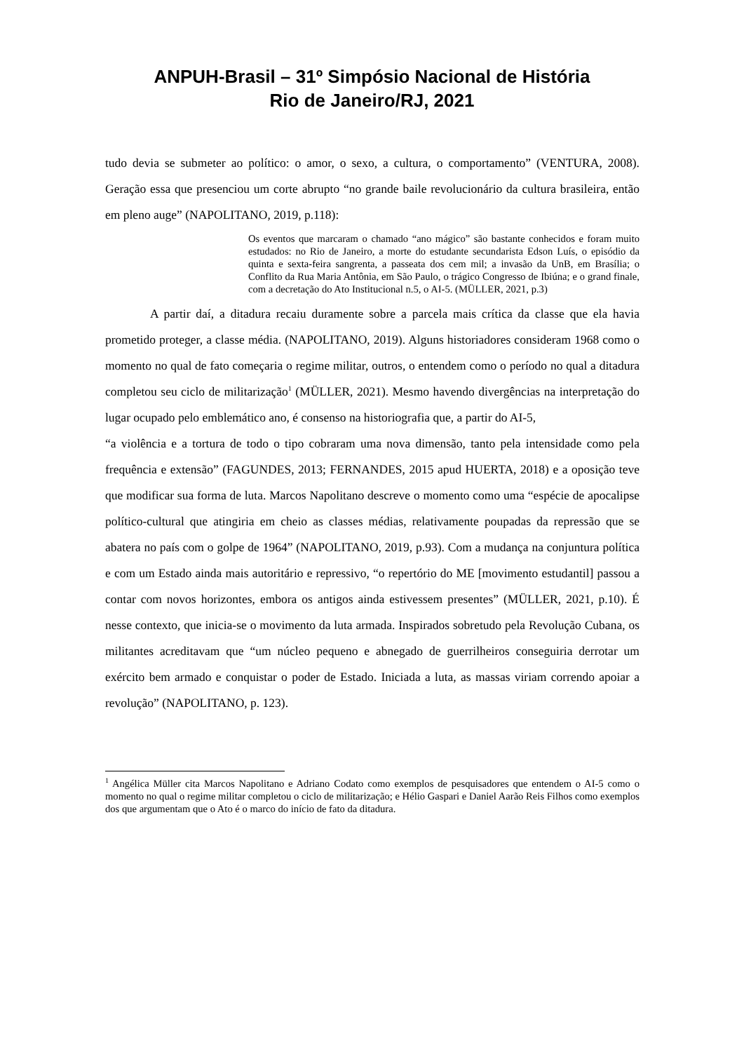ANPUH-Brasil – 31º Simpósio Nacional de História
Rio de Janeiro/RJ, 2021
tudo devia se submeter ao político: o amor, o sexo, a cultura, o comportamento” (VENTURA, 2008). Geração essa que presenciou um corte abrupto “no grande baile revolucionário da cultura brasileira, então em pleno auge” (NAPOLITANO, 2019, p.118):
Os eventos que marcaram o chamado “ano mágico” são bastante conhecidos e foram muito estudados: no Rio de Janeiro, a morte do estudante secundarista Edson Luís, o episódio da quinta e sexta-feira sangrenta, a passeata dos cem mil; a invasão da UnB, em Brasília; o Conflito da Rua Maria Antônia, em São Paulo, o trágico Congresso de Ibiúna; e o grand finale, com a decretação do Ato Institucional n.5, o AI-5. (MÜLLER, 2021, p.3)
A partir daí, a ditadura recaiu duramente sobre a parcela mais crítica da classe que ela havia prometido proteger, a classe média. (NAPOLITANO, 2019). Alguns historiadores consideram 1968 como o momento no qual de fato começaria o regime militar, outros, o entendem como o período no qual a ditadura completou seu ciclo de militarização<sup>1</sup> (MÜLLER, 2021). Mesmo havendo divergências na interpretação do lugar ocupado pelo emblemático ano, é consenso na historiografia que, a partir do AI-5,
“a violência e a tortura de todo o tipo cobraram uma nova dimensão, tanto pela intensidade como pela frequência e extensão” (FAGUNDES, 2013; FERNANDES, 2015 apud HUERTA, 2018) e a oposição teve que modificar sua forma de luta. Marcos Napolitano descreve o momento como uma “espécie de apocalipse político-cultural que atingiria em cheio as classes médias, relativamente poupadas da repressão que se abatera no país com o golpe de 1964” (NAPOLITANO, 2019, p.93). Com a mudança na conjuntura política e com um Estado ainda mais autoritário e repressivo, “o repertório do ME [movimento estudantil] passou a contar com novos horizontes, embora os antigos ainda estivessem presentes” (MÜLLER, 2021, p.10). É nesse contexto, que inicia-se o movimento da luta armada. Inspirados sobretudo pela Revolução Cubana, os militantes acreditavam que “um núcleo pequeno e abnegado de guerrilheiros conseguiria derrotar um exército bem armado e conquistar o poder de Estado. Iniciada a luta, as massas viriam correndo apoiar a revolução” (NAPOLITANO, p. 123).
<sup>1</sup> Angélica Müller cita Marcos Napolitano e Adriano Codato como exemplos de pesquisadores que entendem o AI-5 como o momento no qual o regime militar completou o ciclo de militarização; e Hélio Gaspari e Daniel Aarão Reis Filhos como exemplos dos que argumentam que o Ato é o marco do início de fato da ditadura.